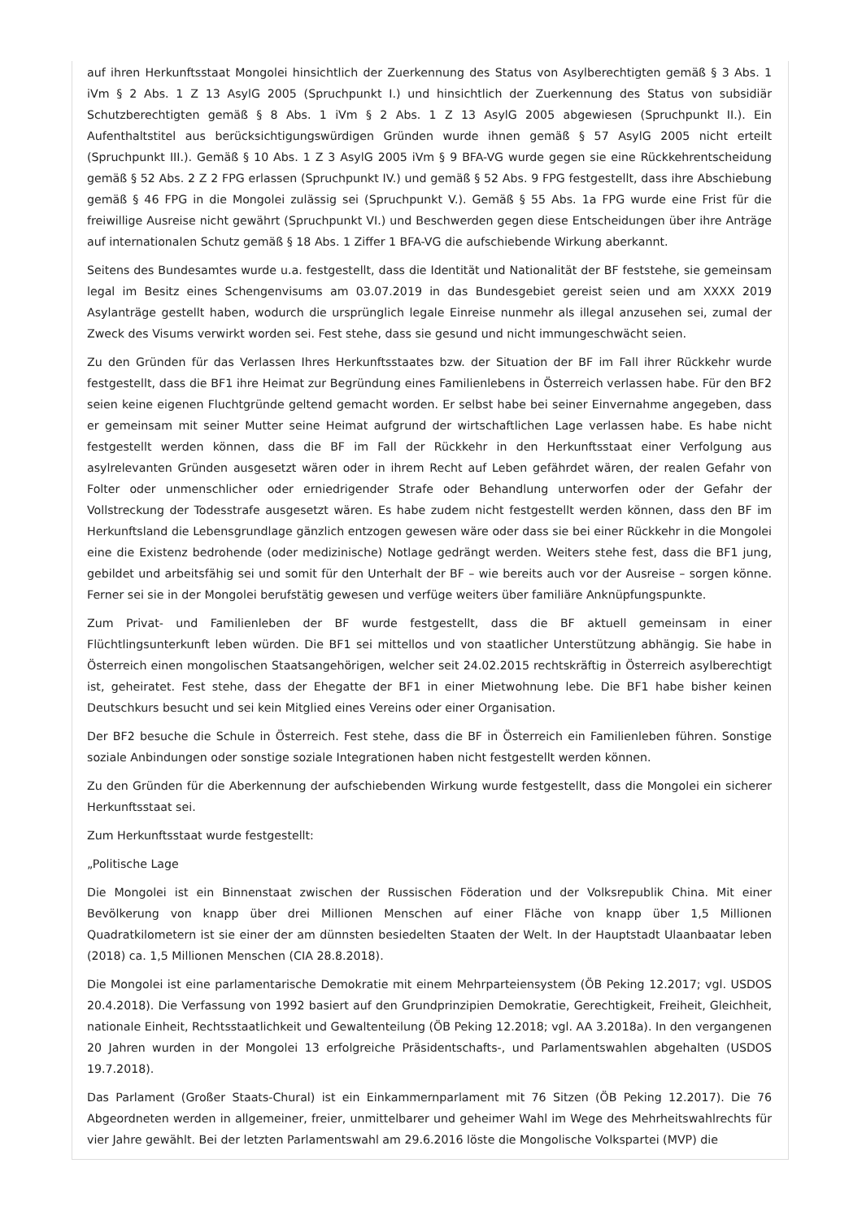auf ihren Herkunftsstaat Mongolei hinsichtlich der Zuerkennung des Status von Asylberechtigten gemäß § 3 Abs. 1 iVm § 2 Abs. 1 Z 13 AsylG 2005 (Spruchpunkt I.) und hinsichtlich der Zuerkennung des Status von subsidiär Schutzberechtigten gemäß § 8 Abs. 1 iVm § 2 Abs. 1 Z 13 AsylG 2005 abgewiesen (Spruchpunkt II.). Ein Aufenthaltstitel aus berücksichtigungswürdigen Gründen wurde ihnen gemäß § 57 AsylG 2005 nicht erteilt (Spruchpunkt III.). Gemäß § 10 Abs. 1 Z 3 AsylG 2005 iVm § 9 BFA-VG wurde gegen sie eine Rückkehrentscheidung gemäß § 52 Abs. 2 Z 2 FPG erlassen (Spruchpunkt IV.) und gemäß § 52 Abs. 9 FPG festgestellt, dass ihre Abschiebung gemäß § 46 FPG in die Mongolei zulässig sei (Spruchpunkt V.). Gemäß § 55 Abs. 1a FPG wurde eine Frist für die freiwillige Ausreise nicht gewährt (Spruchpunkt VI.) und Beschwerden gegen diese Entscheidungen über ihre Anträge auf internationalen Schutz gemäß § 18 Abs. 1 Ziffer 1 BFA-VG die aufschiebende Wirkung aberkannt.
Seitens des Bundesamtes wurde u.a. festgestellt, dass die Identität und Nationalität der BF feststehe, sie gemeinsam legal im Besitz eines Schengenvisums am 03.07.2019 in das Bundesgebiet gereist seien und am XXXX 2019 Asylanträge gestellt haben, wodurch die ursprünglich legale Einreise nunmehr als illegal anzusehen sei, zumal der Zweck des Visums verwirkt worden sei. Fest stehe, dass sie gesund und nicht immungeschwächt seien.
Zu den Gründen für das Verlassen Ihres Herkunftsstaates bzw. der Situation der BF im Fall ihrer Rückkehr wurde festgestellt, dass die BF1 ihre Heimat zur Begründung eines Familienlebens in Österreich verlassen habe. Für den BF2 seien keine eigenen Fluchtgründe geltend gemacht worden. Er selbst habe bei seiner Einvernahme angegeben, dass er gemeinsam mit seiner Mutter seine Heimat aufgrund der wirtschaftlichen Lage verlassen habe. Es habe nicht festgestellt werden können, dass die BF im Fall der Rückkehr in den Herkunftsstaat einer Verfolgung aus asylrelevanten Gründen ausgesetzt wären oder in ihrem Recht auf Leben gefährdet wären, der realen Gefahr von Folter oder unmenschlicher oder erniedrigender Strafe oder Behandlung unterworfen oder der Gefahr der Vollstreckung der Todesstrafe ausgesetzt wären. Es habe zudem nicht festgestellt werden können, dass den BF im Herkunftsland die Lebensgrundlage gänzlich entzogen gewesen wäre oder dass sie bei einer Rückkehr in die Mongolei eine die Existenz bedrohende (oder medizinische) Notlage gedrängt werden. Weiters stehe fest, dass die BF1 jung, gebildet und arbeitsfähig sei und somit für den Unterhalt der BF – wie bereits auch vor der Ausreise – sorgen könne. Ferner sei sie in der Mongolei berufstätig gewesen und verfüge weiters über familiäre Anknüpfungspunkte.
Zum Privat- und Familienleben der BF wurde festgestellt, dass die BF aktuell gemeinsam in einer Flüchtlingsunterkunft leben würden. Die BF1 sei mittellos und von staatlicher Unterstützung abhängig. Sie habe in Österreich einen mongolischen Staatsangehörigen, welcher seit 24.02.2015 rechtskräftig in Österreich asylberechtigt ist, geheiratet. Fest stehe, dass der Ehegatte der BF1 in einer Mietwohnung lebe. Die BF1 habe bisher keinen Deutschkurs besucht und sei kein Mitglied eines Vereins oder einer Organisation.
Der BF2 besuche die Schule in Österreich. Fest stehe, dass die BF in Österreich ein Familienleben führen. Sonstige soziale Anbindungen oder sonstige soziale Integrationen haben nicht festgestellt werden können.
Zu den Gründen für die Aberkennung der aufschiebenden Wirkung wurde festgestellt, dass die Mongolei ein sicherer Herkunftsstaat sei.
Zum Herkunftsstaat wurde festgestellt:
„Politische Lage
Die Mongolei ist ein Binnenstaat zwischen der Russischen Föderation und der Volksrepublik China. Mit einer Bevölkerung von knapp über drei Millionen Menschen auf einer Fläche von knapp über 1,5 Millionen Quadratkilometern ist sie einer der am dünnsten besiedelten Staaten der Welt. In der Hauptstadt Ulaanbaatar leben (2018) ca. 1,5 Millionen Menschen (CIA 28.8.2018).
Die Mongolei ist eine parlamentarische Demokratie mit einem Mehrparteiensystem (ÖB Peking 12.2017; vgl. USDOS 20.4.2018). Die Verfassung von 1992 basiert auf den Grundprinzipien Demokratie, Gerechtigkeit, Freiheit, Gleichheit, nationale Einheit, Rechtsstaatlichkeit und Gewaltenteilung (ÖB Peking 12.2018; vgl. AA 3.2018a). In den vergangenen 20 Jahren wurden in der Mongolei 13 erfolgreiche Präsidentschafts-, und Parlamentswahlen abgehalten (USDOS 19.7.2018).
Das Parlament (Großer Staats-Chural) ist ein Einkammernparlament mit 76 Sitzen (ÖB Peking 12.2017). Die 76 Abgeordneten werden in allgemeiner, freier, unmittelbarer und geheimer Wahl im Wege des Mehrheitswahlrechts für vier Jahre gewählt. Bei der letzten Parlamentswahl am 29.6.2016 löste die Mongolische Volkspartei (MVP) die